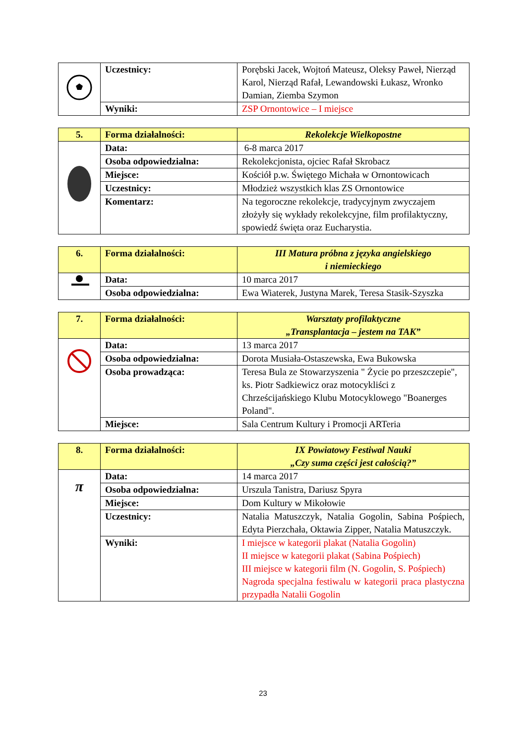| | Uczestnicy: | Porębski Jacek, Wojtoń Mateusz, Oleksy Paweł, Nierząd Karol, Nierząd Rafał, Lewandowski Łukasz, Wronko Damian, Ziemba Szymon |
| | Wyniki: | ZSP Ornontowice – I miejsce |
| 5. | Forma działalności: | Rekolekcje Wielkopostne |
| | Data: | 6-8 marca 2017 |
| | Osoba odpowiedzialna: | Rekolekcjonista, ojciec Rafał Skrobacz |
| | Miejsce: | Kościół p.w. Świętego Michała w Ornontowicach |
| | Uczestnicy: | Młodzież wszystkich klas ZS Ornontowice |
| | Komentarz: | Na tegoroczne rekolekcje, tradycyjnym zwyczajem złożyły się wykłady rekolekcyjne, film profilaktyczny, spowiedź święta oraz Eucharystia. |
| 6. | Forma działalności: | III Matura próbna z języka angielskiego i niemieckiego |
| | Data: | 10 marca 2017 |
| | Osoba odpowiedzialna: | Ewa Wiaterek, Justyna Marek, Teresa Stasik-Szyszka |
| 7. | Forma działalności: | Warsztaty profilaktyczne „Transplantacja – jestem na TAK” |
| | Data: | 13 marca 2017 |
| | Osoba odpowiedzialna: | Dorota Musiała-Ostaszewska, Ewa Bukowska |
| | Osoba prowadząca: | Teresa Bula ze Stowarzyszenia " Życie po przeszczepie", ks. Piotr Sadkiewicz oraz motocykliści z Chrześcijańskiego Klubu Motocyklowego "Boanerges Poland". |
| | Miejsce: | Sala Centrum Kultury i Promocji ARTeria |
| 8. | Forma działalności: | IX Powiatowy Festiwal Nauki „Czy suma części jest całością?” |
| π | Data: | 14 marca 2017 |
| | Osoba odpowiedzialna: | Urszula Tanistra, Dariusz Spyra |
| | Miejsce: | Dom Kultury w Mikołowie |
| | Uczestnicy: | Natalia Matuszczyk, Natalia Gogolin, Sabina Pośpiech, Edyta Pierzchała, Oktawia Zipper, Natalia Matuszczyk. |
| | Wyniki: | I miejsce w kategorii plakat (Natalia Gogolin) II miejsce w kategorii plakat (Sabina Pośpiech) III miejsce w kategorii film (N. Gogolin, S. Pośpiech) Nagroda specjalna festiwalu w kategorii praca plastyczna przypadła Natalii Gogolin |
23